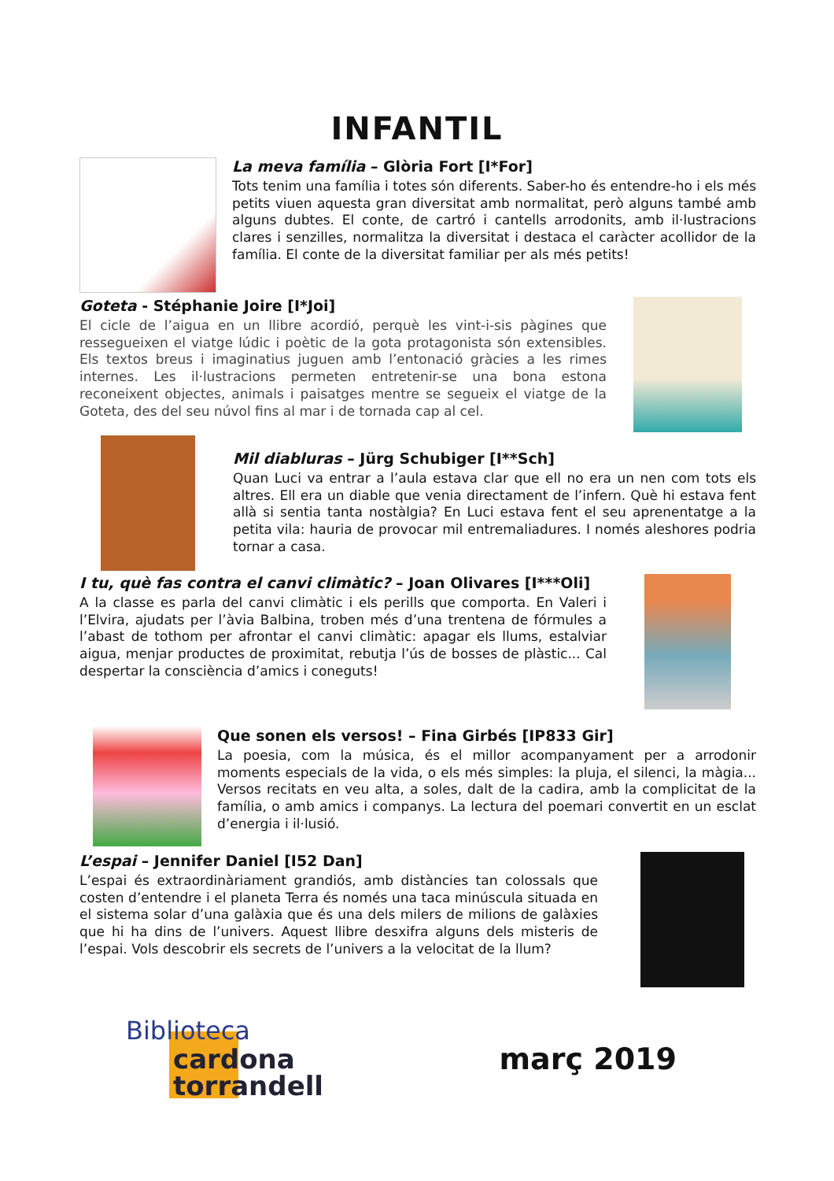INFANTIL
La meva família – Glòria Fort [I*For]
Tots tenim una família i totes són diferents. Saber-ho és entendre-ho i els més petits viuen aquesta gran diversitat amb normalitat, però alguns també amb alguns dubtes. El conte, de cartró i cantells arrodonits, amb il·lustracions clares i senzilles, normalitza la diversitat i destaca el caràcter acollidor de la família. El conte de la diversitat familiar per als més petits!
Goteta - Stéphanie Joire [I*Joi]
El cicle de l’aigua en un llibre acordió, perquè les vint-i-sis pàgines que ressegueixen el viatge lúdic i poètic de la gota protagonista són extensibles. Els textos breus i imaginatius juguen amb l’entonació gràcies a les rimes internes. Les il·lustracions permeten entretenir-se una bona estona reconeixent objectes, animals i paisatges mentre se segueix el viatge de la Goteta, des del seu núvol fins al mar i de tornada cap al cel.
Mil diabluras – Jürg Schubiger [I**Sch]
Quan Luci va entrar a l’aula estava clar que ell no era un nen com tots els altres. Ell era un diable que venia directament de l’infern. Què hi estava fent allà si sentia tanta nostàlgia? En Luci estava fent el seu aprenentatge a la petita vila: hauria de provocar mil entremaliadures. I només aleshores podria tornar a casa.
I tu, què fas contra el canvi climàtic? – Joan Olivares [I***Oli]
A la classe es parla del canvi climàtic i els perills que comporta. En Valeri i l’Elvira, ajudats per l’àvia Balbina, troben més d’una trentena de fórmules a l’abast de tothom per afrontar el canvi climàtic: apagar els llums, estalviar aigua, menjar productes de proximitat, rebutja l’ús de bosses de plàstic... Cal despertar la consciència d’amics i coneguts!
Que sonen els versos! – Fina Girbés [IP833 Gir]
La poesia, com la música, és el millor acompanyament per a arrodonir moments especials de la vida, o els més simples: la pluja, el silenci, la màgia... Versos recitats en veu alta, a soles, dalt de la cadira, amb la complicitat de la família, o amb amics i companys. La lectura del poemari convertit en un esclat d’energia i il·lusió.
L’espai – Jennifer Daniel [I52 Dan]
L’espai és extraordinàriament grandiós, amb distàncies tan colossals que costen d’entendre i el planeta Terra és només una taca minúscula situada en el sistema solar d’una galàxia que és una dels milers de milions de galàxies que hi ha dins de l’univers. Aquest llibre desxifra alguns dels misteris de l’espai. Vols descobrir els secrets de l’univers a la velocitat de la llum?
Biblioteca
cardona
torrandell
març 2019